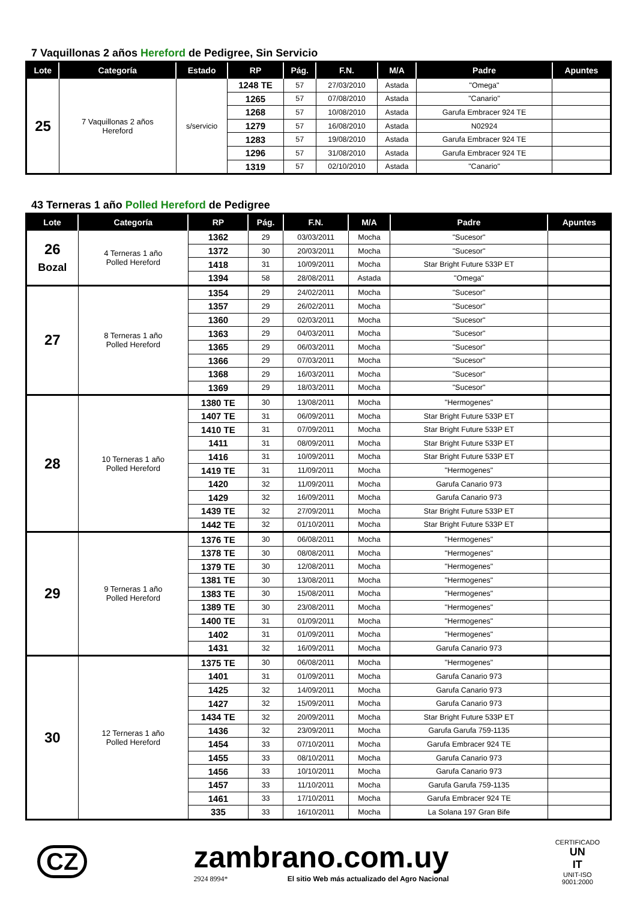7 Vaquillonas 2 años Hereford de Pedigree, Sin Servicio
| Lote | Categoría | Estado | RP | Pág. | F.N. | M/A | Padre | Apuntes |
| --- | --- | --- | --- | --- | --- | --- | --- | --- |
| 25 | 7 Vaquillonas 2 años Hereford | s/servicio | 1248 TE | 57 | 27/03/2010 | Astada | "Omega" | |
| | | | 1265 | 57 | 07/08/2010 | Astada | "Canario" | |
| | | | 1268 | 57 | 10/08/2010 | Astada | Garufa Embracer 924 TE | |
| | | | 1279 | 57 | 16/08/2010 | Astada | N02924 | |
| | | | 1283 | 57 | 19/08/2010 | Astada | Garufa Embracer 924 TE | |
| | | | 1296 | 57 | 31/08/2010 | Astada | Garufa Embracer 924 TE | |
| | | | 1319 | 57 | 02/10/2010 | Astada | "Canario" | |
43 Terneras 1 año Polled Hereford de Pedigree
| Lote | Categoría | RP | Pág. | F.N. | M/A | Padre | Apuntes |
| --- | --- | --- | --- | --- | --- | --- | --- |
| 26 Bozal | 4 Terneras 1 año Polled Hereford | 1362 | 29 | 03/03/2011 | Mocha | "Sucesor" | |
| | | 1372 | 30 | 20/03/2011 | Mocha | "Sucesor" | |
| | | 1418 | 31 | 10/09/2011 | Mocha | Star Bright Future 533P ET | |
| | | 1394 | 58 | 28/08/2011 | Astada | "Omega" | |
| 27 | 8 Terneras 1 año Polled Hereford | 1354 | 29 | 24/02/2011 | Mocha | "Sucesor" | |
| | | 1357 | 29 | 26/02/2011 | Mocha | "Sucesor" | |
| | | 1360 | 29 | 02/03/2011 | Mocha | "Sucesor" | |
| | | 1363 | 29 | 04/03/2011 | Mocha | "Sucesor" | |
| | | 1365 | 29 | 06/03/2011 | Mocha | "Sucesor" | |
| | | 1366 | 29 | 07/03/2011 | Mocha | "Sucesor" | |
| | | 1368 | 29 | 16/03/2011 | Mocha | "Sucesor" | |
| | | 1369 | 29 | 18/03/2011 | Mocha | "Sucesor" | |
| 28 | 10 Terneras 1 año Polled Hereford | 1380 TE | 30 | 13/08/2011 | Mocha | "Hermogenes" | |
| | | 1407 TE | 31 | 06/09/2011 | Mocha | Star Bright Future 533P ET | |
| | | 1410 TE | 31 | 07/09/2011 | Mocha | Star Bright Future 533P ET | |
| | | 1411 | 31 | 08/09/2011 | Mocha | Star Bright Future 533P ET | |
| | | 1416 | 31 | 10/09/2011 | Mocha | Star Bright Future 533P ET | |
| | | 1419 TE | 31 | 11/09/2011 | Mocha | "Hermogenes" | |
| | | 1420 | 32 | 11/09/2011 | Mocha | Garufa Canario 973 | |
| | | 1429 | 32 | 16/09/2011 | Mocha | Garufa Canario 973 | |
| | | 1439 TE | 32 | 27/09/2011 | Mocha | Star Bright Future 533P ET | |
| | | 1442 TE | 32 | 01/10/2011 | Mocha | Star Bright Future 533P ET | |
| 29 | 9 Terneras 1 año Polled Hereford | 1376 TE | 30 | 06/08/2011 | Mocha | "Hermogenes" | |
| | | 1378 TE | 30 | 08/08/2011 | Mocha | "Hermogenes" | |
| | | 1379 TE | 30 | 12/08/2011 | Mocha | "Hermogenes" | |
| | | 1381 TE | 30 | 13/08/2011 | Mocha | "Hermogenes" | |
| | | 1383 TE | 30 | 15/08/2011 | Mocha | "Hermogenes" | |
| | | 1389 TE | 30 | 23/08/2011 | Mocha | "Hermogenes" | |
| | | 1400 TE | 31 | 01/09/2011 | Mocha | "Hermogenes" | |
| | | 1402 | 31 | 01/09/2011 | Mocha | "Hermogenes" | |
| | | 1431 | 32 | 16/09/2011 | Mocha | Garufa Canario 973 | |
| 30 | 12 Terneras 1 año Polled Hereford | 1375 TE | 30 | 06/08/2011 | Mocha | "Hermogenes" | |
| | | 1401 | 31 | 01/09/2011 | Mocha | Garufa Canario 973 | |
| | | 1425 | 32 | 14/09/2011 | Mocha | Garufa Canario 973 | |
| | | 1427 | 32 | 15/09/2011 | Mocha | Garufa Canario 973 | |
| | | 1434 TE | 32 | 20/09/2011 | Mocha | Star Bright Future 533P ET | |
| | | 1436 | 32 | 23/09/2011 | Mocha | Garufa Garufa 759-1135 | |
| | | 1454 | 33 | 07/10/2011 | Mocha | Garufa Embracer 924 TE | |
| | | 1455 | 33 | 08/10/2011 | Mocha | Garufa Canario 973 | |
| | | 1456 | 33 | 10/10/2011 | Mocha | Garufa Canario 973 | |
| | | 1457 | 33 | 11/10/2011 | Mocha | Garufa Garufa 759-1135 | |
| | | 1461 | 33 | 17/10/2011 | Mocha | Garufa Embracer 924 TE | |
| | | 335 | 33 | 16/10/2011 | Mocha | La Solana 197 Gran Bife | |
CZ
zambrano.com.uy
2924 8994* El sitio Web más actualizado del Agro Nacional
CERTIFICADO
UN
IT
UNIT-ISO
9001:2000